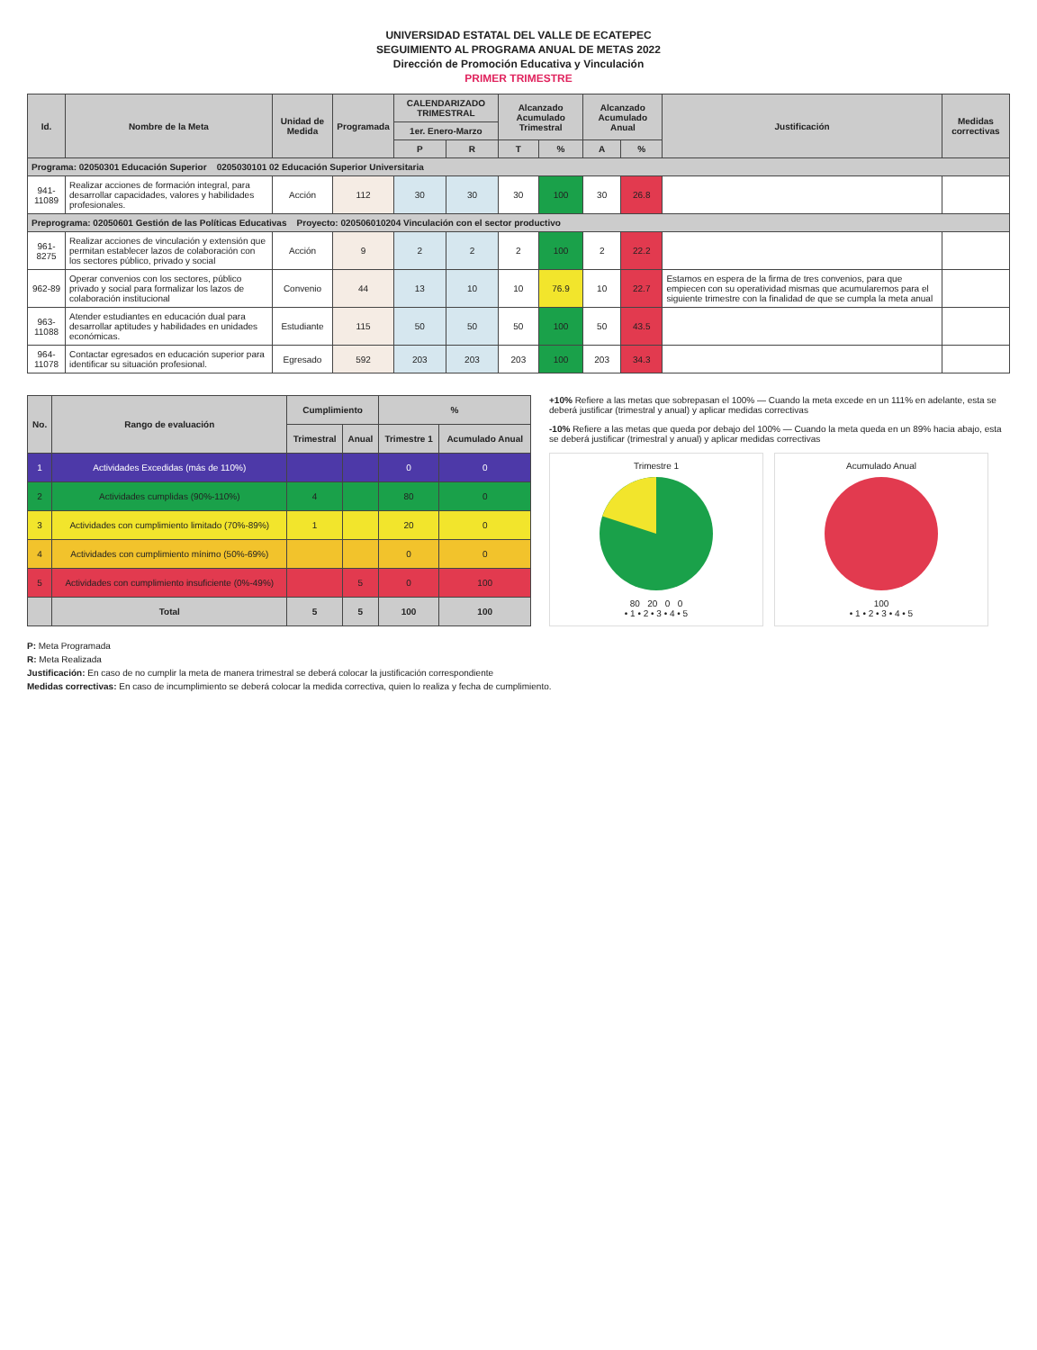UNIVERSIDAD ESTATAL DEL VALLE DE ECATEPEC
SEGUIMIENTO AL PROGRAMA ANUAL DE METAS 2022
Dirección de Promoción Educativa y Vinculación
PRIMER TRIMESTRE
| Id. | Nombre de la Meta | Unidad de Medida | Programada | CALENDARIZADO TRIMESTRAL | | Alcanzado Acumulado Trimestral | | Alcanzado Acumulado Anual | | Justificación | Medidas correctivas |
| --- | --- | --- | --- | --- | --- | --- | --- | --- | --- | --- | --- |
| | | | | 1er. Enero-Marzo | | | | | | | |
| | | | | P | R | T | % | A | % | | |
| Programa: 02050301 Educación Superior 0205030101 02 Educación Superior Universitaria | | | | | | | | | | | |
| 941-11089 | Realizar acciones de formación integral, para desarrollar capacidades, valores y habilidades profesionales. | Acción | 112 | 30 | 30 | 30 | 100 | 30 | 26.8 | | |
| Preprograma: 02050601 Gestión de las Políticas Educativas Proyecto: 020506010204 Vinculación con el sector productivo | | | | | | | | | | | |
| 961-8275 | Realizar acciones de vinculación y extensión que permitan establecer lazos de colaboración con los sectores público, privado y social | Acción | 9 | 2 | 2 | 2 | 100 | 2 | 22.2 | | |
| 962-89 | Operar convenios con los sectores, público privado y social para formalizar los lazos de colaboración institucional | Convenio | 44 | 13 | 10 | 10 | 76.9 | 10 | 22.7 | Estamos en espera de la firma de tres convenios, para que empiecen con su operatividad mismas que acumularemos para el siguiente trimestre con la finalidad de que se cumpla la meta anual | |
| 963-11088 | Atender estudiantes en educación dual para desarrollar aptitudes y habilidades en unidades económicas. | Estudiante | 115 | 50 | 50 | 50 | 100 | 50 | 43.5 | | |
| 964-11078 | Contactar egresados en educación superior para identificar su situación profesional. | Egresado | 592 | 203 | 203 | 203 | 100 | 203 | 34.3 | | |
| No. | Rango de evaluación | Cumplimiento | | % | |
| --- | --- | --- | --- | --- | --- |
| | | Trimestral | Anual | Trimestre 1 | Acumulado Anual |
| 1 | Actividades Excedidas (más de 110%) | | | 0 | 0 |
| 2 | Actividades cumplidas (90%-110%) | 4 | | 80 | 0 |
| 3 | Actividades con cumplimiento limitado (70%-89%) | 1 | | 20 | 0 |
| 4 | Actividades con cumplimiento mínimo (50%-69%) | | | 0 | 0 |
| 5 | Actividades con cumplimiento insuficiente (0%-49%) | | 5 | 0 | 100 |
| | Total | 5 | 5 | 100 | 100 |
+10% Refiere a las metas que sobrepasan el 100% — Cuando la meta excede en un 111% en adelante, esta se deberá justificar (trimestral y anual) y aplicar medidas correctivas
-10% Refiere a las metas que queda por debajo del 100% — Cuando la meta queda en un 89% hacia abajo, esta se deberá justificar (trimestral y anual) y aplicar medidas correctivas
Trimestre 1
80 20 0 0
• 1 • 2 • 3 • 4 • 5
Acumulado Anual
100
• 1 • 2 • 3 • 4 • 5
P: Meta Programada
R: Meta Realizada
Justificación: En caso de no cumplir la meta de manera trimestral se deberá colocar la justificación correspondiente
Medidas correctivas: En caso de incumplimiento se deberá colocar la medida correctiva, quien lo realiza y fecha de cumplimiento.